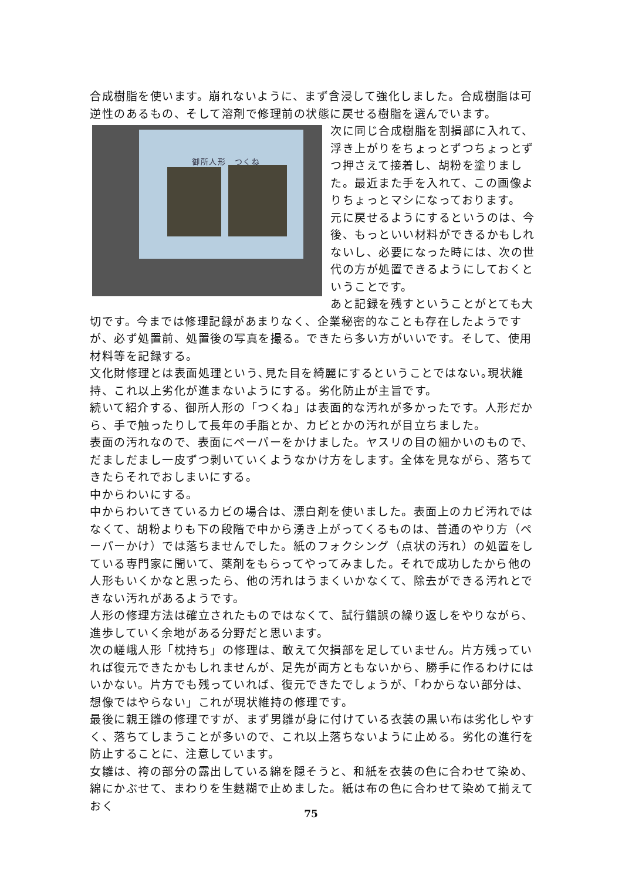合成樹脂を使います。崩れないように、まず含浸して強化しました。合成樹脂は可逆性のあるもの、そして溶剤で修理前の状態に戻せる樹脂を選んでいます。
御所人形　つくね
次に同じ合成樹脂を割損部に入れて、浮き上がりをちょっとずつちょっとずつ押さえて接着し、胡粉を塗りました。最近また手を入れて、この画像よりちょっとマシになっております。
元に戻せるようにするというのは、今後、もっといい材料ができるかもしれないし、必要になった時には、次の世代の方が処置できるようにしておくということです。
あと記録を残すということがとても大切です。今までは修理記録があまりなく、企業秘密的なことも存在したようですが、必ず処置前、処置後の写真を撮る。できたら多い方がいいです。そして、使用材料等を記録する。
文化財修理とは表面処理という､見た目を綺麗にするということではない｡現状維持、これ以上劣化が進まないようにする。劣化防止が主旨です。
続いて紹介する、御所人形の「つくね」は表面的な汚れが多かったです。人形だから、手で触ったりして長年の手脂とか、カビとかの汚れが目立ちました。
表面の汚れなので、表面にペーパーをかけました。ヤスリの目の細かいのもので、だましだまし一皮ずつ剥いていくようなかけ方をします。全体を見ながら、落ちてきたらそれでおしまいにする。
中からわいにする。
中からわいてきているカビの場合は、漂白剤を使いました。表面上のカビ汚れではなくて、胡粉よりも下の段階で中から湧き上がってくるものは、普通のやり方（ペーパーかけ）では落ちませんでした。紙のフォクシング（点状の汚れ）の処置をしている専門家に聞いて、薬剤をもらってやってみました。それで成功したから他の人形もいくかなと思ったら、他の汚れはうまくいかなくて、除去ができる汚れとできない汚れがあるようです。
人形の修理方法は確立されたものではなくて、試行錯誤の繰り返しをやりながら、進歩していく余地がある分野だと思います。
次の嵯峨人形「枕持ち」の修理は、敢えて欠損部を足していません。片方残っていれば復元できたかもしれませんが、足先が両方ともないから、勝手に作るわけにはいかない。片方でも残っていれば、復元できたでしょうが、「わからない部分は、想像ではやらない」これが現状維持の修理です。
最後に親王雛の修理ですが、まず男雛が身に付けている衣装の黒い布は劣化しやすく、落ちてしまうことが多いので、これ以上落ちないように止める。劣化の進行を防止することに、注意しています。
女雛は、袴の部分の露出している綿を隠そうと、和紙を衣装の色に合わせて染め、綿にかぶせて、まわりを生麩糊で止めました。紙は布の色に合わせて染めて揃えておく
75